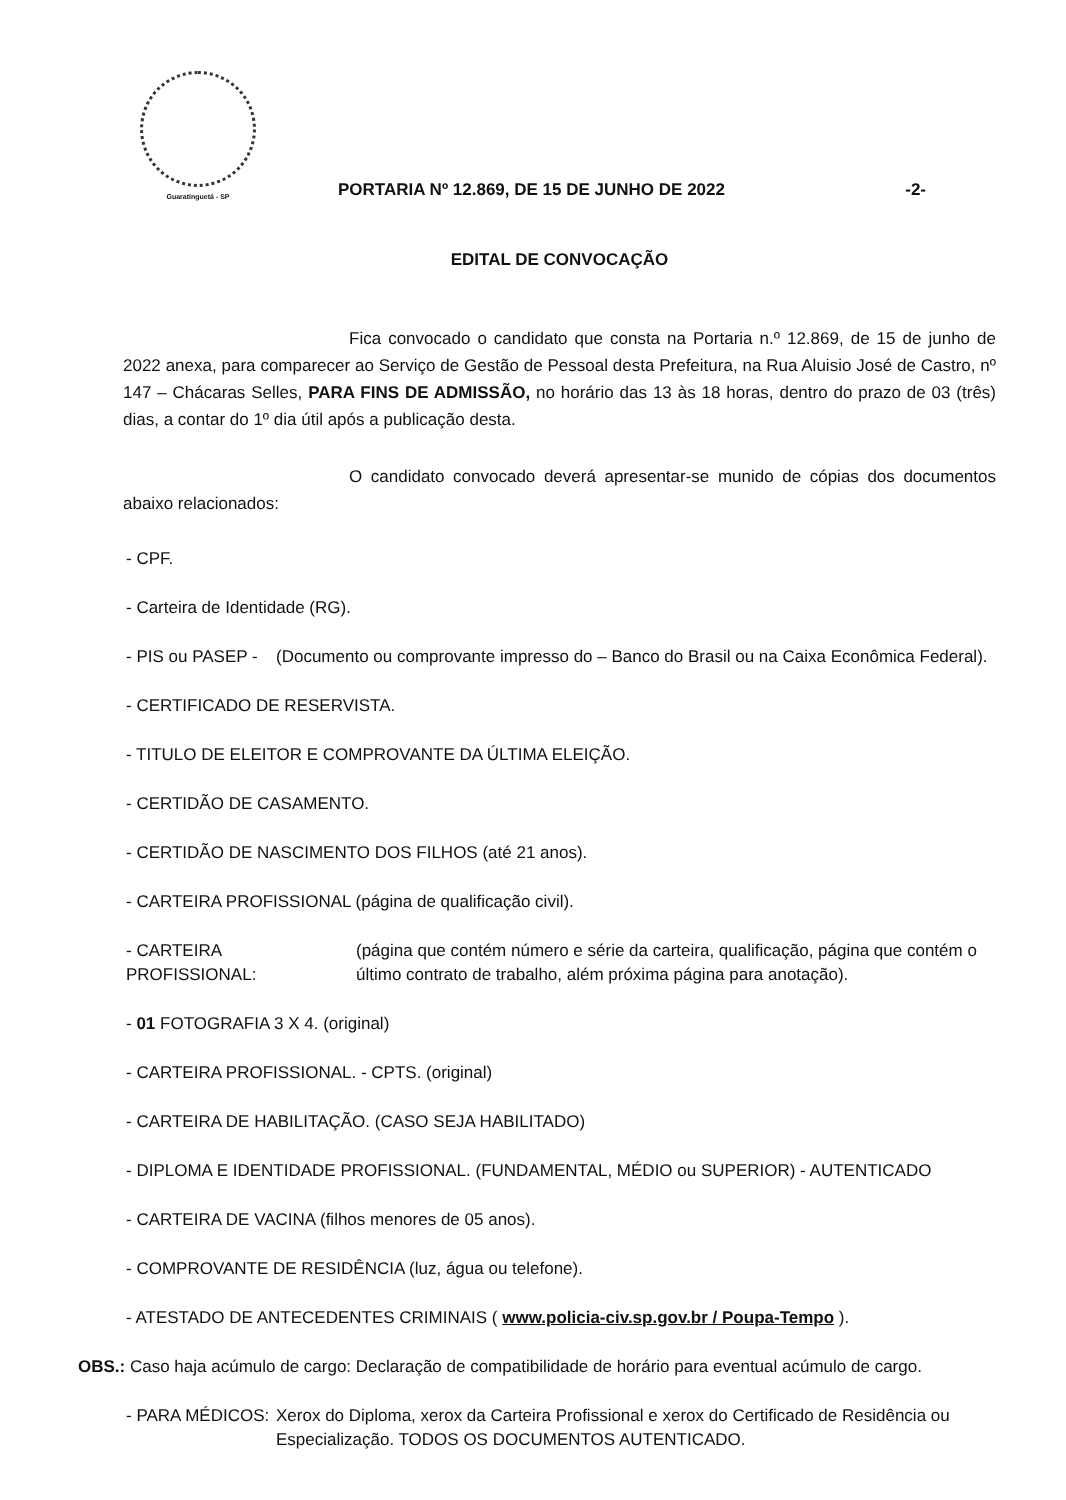Guaratinguetá - SP
PORTARIA Nº 12.869, DE 15 DE JUNHO DE 2022
-2-
EDITAL DE CONVOCAÇÃO
Fica convocado o candidato que consta na Portaria n.º 12.869, de 15 de junho de 2022 anexa, para comparecer ao Serviço de Gestão de Pessoal desta Prefeitura, na Rua Aluisio José de Castro, nº 147 – Chácaras Selles, PARA FINS DE ADMISSÃO, no horário das 13 às 18 horas, dentro do prazo de 03 (três) dias, a contar do 1º dia útil após a publicação desta.
O candidato convocado deverá apresentar-se munido de cópias dos documentos abaixo relacionados:
- CPF.
- Carteira de Identidade (RG).
- PIS ou PASEP - (Documento ou comprovante impresso do – Banco do Brasil ou na Caixa Econômica Federal).
- CERTIFICADO DE RESERVISTA.
- TITULO DE ELEITOR E COMPROVANTE DA ÚLTIMA ELEIÇÃO.
- CERTIDÃO DE CASAMENTO.
- CERTIDÃO DE NASCIMENTO DOS FILHOS (até 21 anos).
- CARTEIRA PROFISSIONAL (página de qualificação civil).
- CARTEIRA PROFISSIONAL: (página que contém número e série da carteira, qualificação, página que contém o último contrato de trabalho, além próxima página para anotação).
- 01 FOTOGRAFIA 3 X 4. (original)
- CARTEIRA PROFISSIONAL. - CPTS. (original)
- CARTEIRA DE HABILITAÇÃO. (CASO SEJA HABILITADO)
- DIPLOMA E IDENTIDADE PROFISSIONAL. (FUNDAMENTAL, MÉDIO ou SUPERIOR) - AUTENTICADO
- CARTEIRA DE VACINA (filhos menores de 05 anos).
- COMPROVANTE DE RESIDÊNCIA (luz, água ou telefone).
- ATESTADO DE ANTECEDENTES CRIMINAIS ( www.policia-civ.sp.gov.br / Poupa-Tempo ).
OBS.: Caso haja acúmulo de cargo: Declaração de compatibilidade de horário para eventual acúmulo de cargo.
- PARA MÉDICOS: Xerox do Diploma, xerox da Carteira Profissional e xerox do Certificado de Residência ou Especialização. TODOS OS DOCUMENTOS AUTENTICADO.